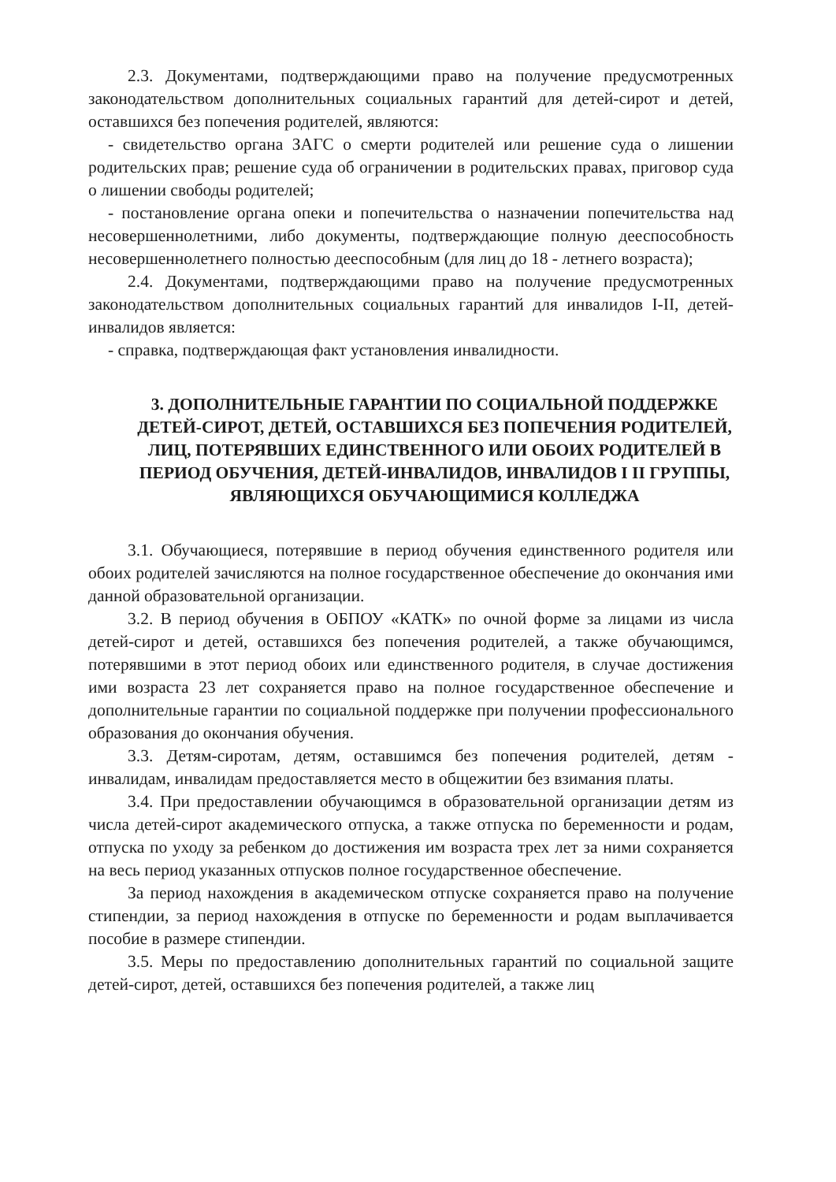2.3. Документами, подтверждающими право на получение предусмотренных законодательством дополнительных социальных гарантий для детей-сирот и детей, оставшихся без попечения родителей, являются:
- свидетельство органа ЗАГС о смерти родителей или решение суда о лишении родительских прав; решение суда об ограничении в родительских правах, приговор суда о лишении свободы родителей;
- постановление органа опеки и попечительства о назначении попечительства над несовершеннолетними, либо документы, подтверждающие полную дееспособность несовершеннолетнего полностью дееспособным (для лиц до 18 - летнего возраста);
2.4. Документами, подтверждающими право на получение предусмотренных законодательством дополнительных социальных гарантий для инвалидов I-II, детей-инвалидов является:
- справка, подтверждающая факт установления инвалидности.
3. ДОПОЛНИТЕЛЬНЫЕ ГАРАНТИИ ПО СОЦИАЛЬНОЙ ПОДДЕРЖКЕ ДЕТЕЙ-СИРОТ, ДЕТЕЙ, ОСТАВШИХСЯ БЕЗ ПОПЕЧЕНИЯ РОДИТЕЛЕЙ, ЛИЦ, ПОТЕРЯВШИХ ЕДИНСТВЕННОГО ИЛИ ОБОИХ РОДИТЕЛЕЙ В ПЕРИОД ОБУЧЕНИЯ, ДЕТЕЙ-ИНВАЛИДОВ, ИНВАЛИДОВ I II ГРУППЫ, ЯВЛЯЮЩИХСЯ ОБУЧАЮЩИМИСЯ КОЛЛЕДЖА
3.1. Обучающиеся, потерявшие в период обучения единственного родителя или обоих родителей зачисляются на полное государственное обеспечение до окончания ими данной образовательной организации.
3.2. В период обучения в ОБПОУ «КАТК» по очной форме за лицами из числа детей-сирот и детей, оставшихся без попечения родителей, а также обучающимся, потерявшими в этот период обоих или единственного родителя, в случае достижения ими возраста 23 лет сохраняется право на полное государственное обеспечение и дополнительные гарантии по социальной поддержке при получении профессионального образования до окончания обучения.
3.3. Детям-сиротам, детям, оставшимся без попечения родителей, детям - инвалидам, инвалидам предоставляется место в общежитии без взимания платы.
3.4. При предоставлении обучающимся в образовательной организации детям из числа детей-сирот академического отпуска, а также отпуска по беременности и родам, отпуска по уходу за ребенком до достижения им возраста трех лет за ними сохраняется на весь период указанных отпусков полное государственное обеспечение.
За период нахождения в академическом отпуске сохраняется право на получение стипендии, за период нахождения в отпуске по беременности и родам выплачивается пособие в размере стипендии.
3.5. Меры по предоставлению дополнительных гарантий по социальной защите детей-сирот, детей, оставшихся без попечения родителей, а также лиц